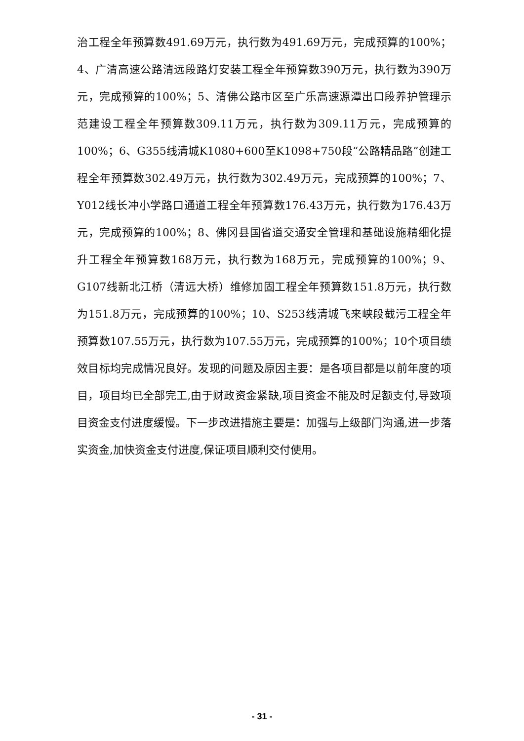治工程全年预算数491.69万元，执行数为491.69万元，完成预算的100%；4、广清高速公路清远段路灯安装工程全年预算数390万元，执行数为390万元，完成预算的100%；5、清佛公路市区至广乐高速源潭出口段养护管理示范建设工程全年预算数309.11万元，执行数为309.11万元，完成预算的100%；6、G355线清城K1080+600至K1098+750段“公路精品路”创建工程全年预算数302.49万元，执行数为302.49万元，完成预算的100%；7、Y012线长冲小学路口通道工程全年预算数176.43万元，执行数为176.43万元，完成预算的100%；8、佛冈县国省道交通安全管理和基础设施精细化提升工程全年预算数168万元，执行数为168万元，完成预算的100%；9、G107线新北江桥（清远大桥）维修加固工程全年预算数151.8万元，执行数为151.8万元，完成预算的100%；10、S253线清城飞来峡段截污工程全年预算数107.55万元，执行数为107.55万元，完成预算的100%；10个项目绩效目标均完成情况良好。发现的问题及原因主要：是各项目都是以前年度的项目，项目均已全部完工,由于财政资金紧缺,项目资金不能及时足额支付,导致项目资金支付进度缓慢。下一步改进措施主要是：加强与上级部门沟通,进一步落实资金,加快资金支付进度,保证项目顺利交付使用。
- 31 -